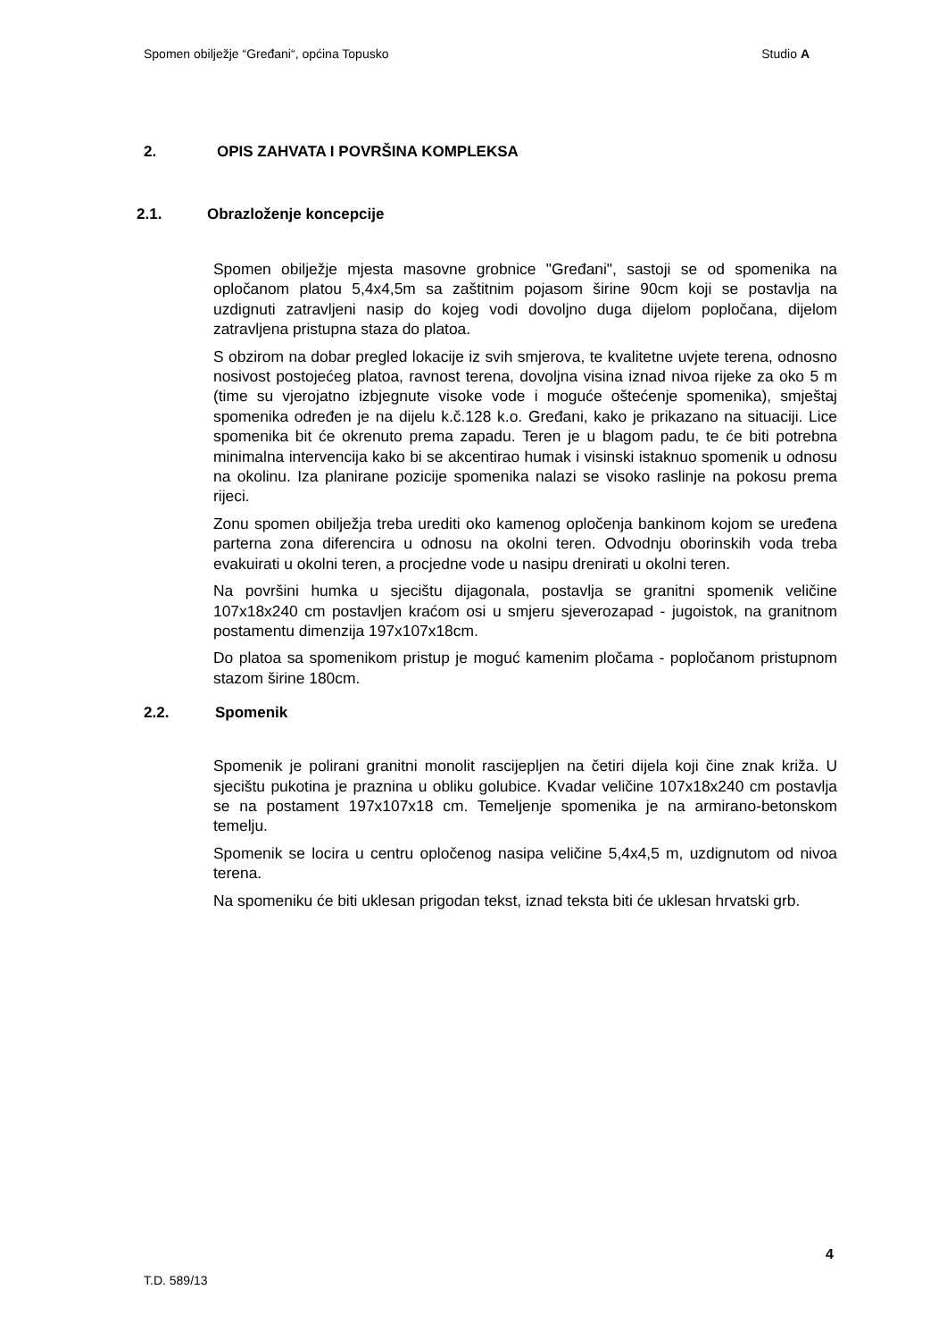Spomen obilježje “Gređani“, općina Topusko Studio A
2. OPIS ZAHVATA I POVRŠINA KOMPLEKSA
2.1. Obrazloženje koncepcije
Spomen obilježje mjesta masovne grobnice "Gređani", sastoji se od spomenika na opločanom platou 5,4x4,5m sa zaštitnim pojasom širine 90cm koji se postavlja na uzdignuti zatravljeni nasip do kojeg vodi dovoljno duga dijelom popločana, dijelom zatravljena pristupna staza do platoa.
S obzirom na dobar pregled lokacije iz svih smjerova, te kvalitetne uvjete terena, odnosno nosivost postojećeg platoa, ravnost terena, dovoljna visina iznad nivoa rijeke za oko 5 m (time su vjerojatno izbjegnute visoke vode i moguće oštećenje spomenika), smještaj spomenika određen je na dijelu k.č.128 k.o. Gređani, kako je prikazano na situaciji. Lice spomenika bit će okrenuto prema zapadu. Teren je u blagom padu, te će biti potrebna minimalna intervencija kako bi se akcentirao humak i visinski istaknuo spomenik u odnosu na okolinu. Iza planirane pozicije spomenika nalazi se visoko raslinje na pokosu prema rijeci.
Zonu spomen obilježja treba urediti oko kamenog opločenja bankinom kojom se uređena parterna zona diferencira u odnosu na okolni teren. Odvodnju oborinskih voda treba evakuirati u okolni teren, a procjedne vode u nasipu drenirati u okolni teren.
Na površini humka u sjecištu dijagonala, postavlja se granitni spomenik veličine 107x18x240 cm postavljen kraćom osi u smjeru sjeverozapad - jugoistok, na granitnom postamentu dimenzija 197x107x18cm.
Do platoa sa spomenikom pristup je moguć kamenim pločama - popločanom pristupnom stazom širine 180cm.
2.2. Spomenik
Spomenik je polirani granitni monolit rascijepljen na četiri dijela koji čine znak križa. U sjecištu pukotina je praznina u obliku golubice. Kvadar veličine 107x18x240 cm postavlja se na postament 197x107x18 cm. Temeljenje spomenika je na armirano-betonskom temelju.
Spomenik se locira u centru opločenog nasipa veličine 5,4x4,5 m, uzdignutom od nivoa terena.
Na spomeniku će biti uklesan prigodan tekst, iznad teksta biti će uklesan hrvatski grb.
4
T.D. 589/13